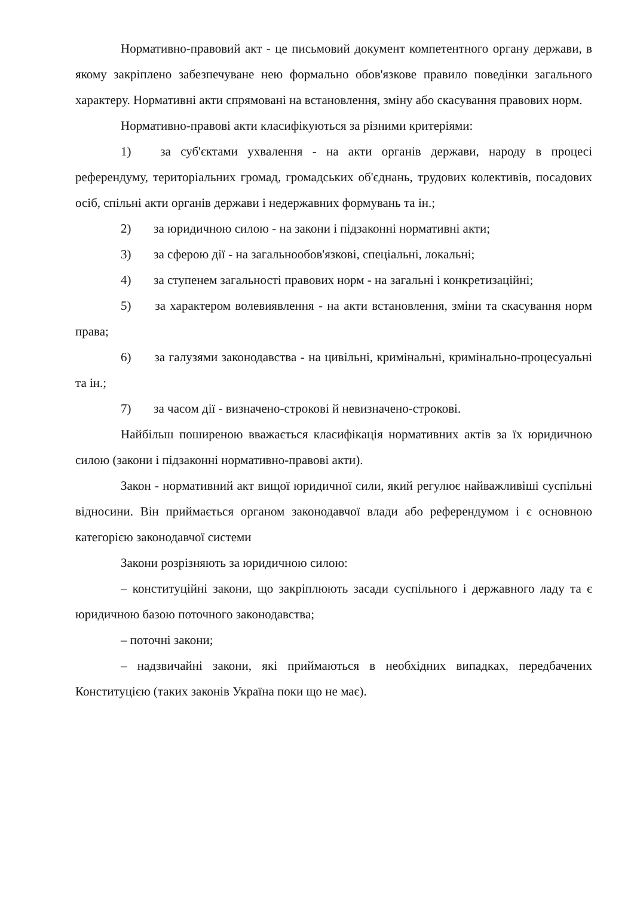Нормативно-правовий акт - це письмовий документ компетентного органу держави, в якому закріплено забезпечуване нею формально обов'язкове правило поведінки загального характеру. Нормативні акти спрямовані на встановлення, зміну або скасування правових норм.
Нормативно-правові акти класифікуються за різними критеріями:
1) за суб'єктами ухвалення - на акти органів держави, народу в процесі референдуму, територіальних громад, громадських об'єднань, трудових колективів, посадових осіб, спільні акти органів держави і недержавних формувань та ін.;
2) за юридичною силою - на закони і підзаконні нормативні акти;
3) за сферою дії - на загальнообов'язкові, спеціальні, локальні;
4) за ступенем загальності правових норм - на загальні і конкретизаційні;
5) за характером волевиявлення - на акти встановлення, зміни та скасування норм права;
6) за галузями законодавства - на цивільні, кримінальні, кримінально-процесуальні та ін.;
7) за часом дії - визначено-строкові й невизначено-строкові.
Найбільш поширеною вважається класифікація нормативних актів за їх юридичною силою (закони і підзаконні нормативно-правові акти).
Закон - нормативний акт вищої юридичної сили, який регулює найважливіші суспільні відносини. Він приймається органом законодавчої влади або референдумом і є основною категорією законодавчої системи
Закони розрізняють за юридичною силою:
– конституційні закони, що закріплюють засади суспільного і державного ладу та є юридичною базою поточного законодавства;
– поточні закони;
– надзвичайні закони, які приймаються в необхідних випадках, передбачених Конституцією (таких законів Україна поки що не має).